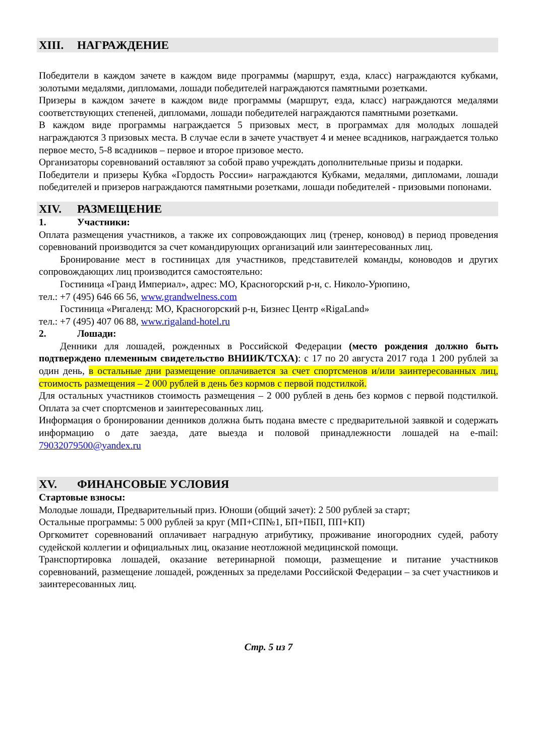XIII. НАГРАЖДЕНИЕ
Победители в каждом зачете в каждом виде программы (маршрут, езда, класс) награждаются кубками, золотыми медалями, дипломами, лошади победителей награждаются памятными розетками.
Призеры в каждом зачете в каждом виде программы (маршрут, езда, класс) награждаются медалями соответствующих степеней, дипломами, лошади победителей награждаются памятными розетками.
В каждом виде программы награждается 5 призовых мест, в программах для молодых лошадей награждаются 3 призовых места. В случае если в зачете участвует 4 и менее всадников, награждается только первое место, 5-8 всадников – первое и второе призовое место.
Организаторы соревнований оставляют за собой право учреждать дополнительные призы и подарки.
Победители и призеры Кубка «Гордость России» награждаются Кубками, медалями, дипломами, лошади победителей и призеров награждаются памятными розетками, лошади победителей - призовыми попонами.
XIV. РАЗМЕЩЕНИЕ
1. Участники:
Оплата размещения участников, а также их сопровождающих лиц (тренер, коновод) в период проведения соревнований производится за счет командирующих организаций или заинтересованных лиц.
Бронирование мест в гостиницах для участников, представителей команды, коноводов и других сопровождающих лиц производится самостоятельно:
Гостиница «Гранд Империал», адрес: МО, Красногорский р-н, с. Николо-Урюпино,
тел.: +7 (495) 646 66 56, www.grandwelness.com
Гостиница «Ригаленд: МО, Красногорский р-н, Бизнес Центр «RigaLand»
тел.: +7 (495) 407 06 88, www.rigaland-hotel.ru
2. Лошади:
Денники для лошадей, рожденных в Российской Федерации (место рождения должно быть подтверждено племенным свидетельство ВНИИК/ТСХА): с 17 по 20 августа 2017 года 1 200 рублей за один день, в остальные дни размещение оплачивается за счет спортсменов и/или заинтересованных лиц, стоимость размещения – 2 000 рублей в день без кормов с первой подстилкой.
Для остальных участников стоимость размещения – 2 000 рублей в день без кормов с первой подстилкой. Оплата за счет спортсменов и заинтересованных лиц.
Информация о бронировании денников должна быть подана вместе с предварительной заявкой и содержать информацию о дате заезда, дате выезда и половой принадлежности лошадей на e-mail: 79032079500@yandex.ru
XV. ФИНАНСОВЫЕ УСЛОВИЯ
Стартовые взносы:
Молодые лошади, Предварительный приз. Юноши (общий зачет): 2 500 рублей за старт;
Остальные программы: 5 000 рублей за круг (МП+СП№1, БП+ПБП, ПП+КП)
Оргкомитет соревнований оплачивает наградную атрибутику, проживание иногородних судей, работу судейской коллегии и официальных лиц, оказание неотложной медицинской помощи.
Транспортировка лошадей, оказание ветеринарной помощи, размещение и питание участников соревнований, размещение лошадей, рожденных за пределами Российской Федерации – за счет участников и заинтересованных лиц.
Стр. 5 из 7